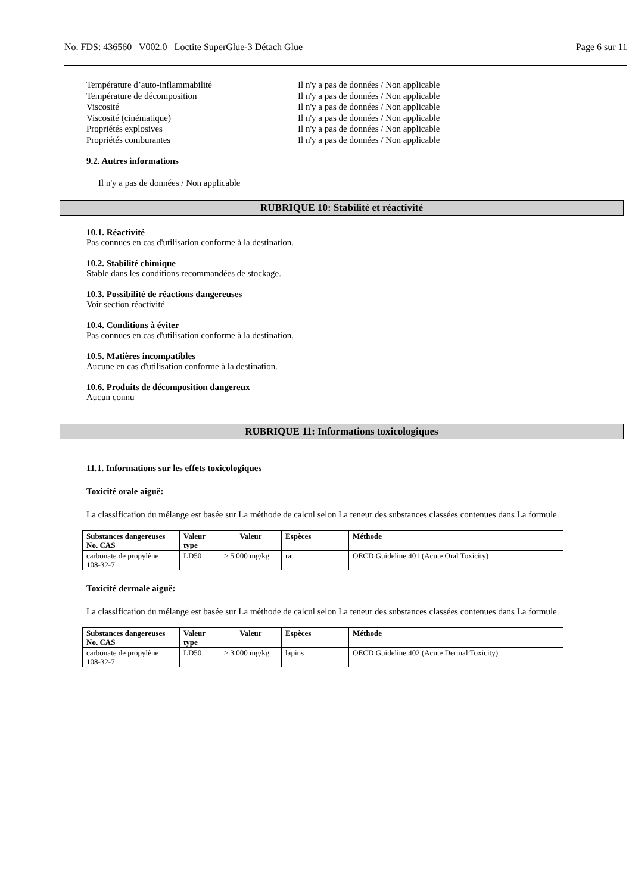No. FDS: 436560 V002.0 Loctite SuperGlue-3 Détach Glue Page 6 sur 11
Température d’auto-inflammabilité Il n'y a pas de données / Non applicable
Température de décomposition Il n'y a pas de données / Non applicable
Viscosité Il n'y a pas de données / Non applicable
Viscosité (cinématique) Il n'y a pas de données / Non applicable
Propriétés explosives Il n'y a pas de données / Non applicable
Propriétés comburantes Il n'y a pas de données / Non applicable
9.2. Autres informations
Il n'y a pas de données / Non applicable
RUBRIQUE 10: Stabilité et réactivité
10.1. Réactivité
Pas connues en cas d'utilisation conforme à la destination.
10.2. Stabilité chimique
Stable dans les conditions recommandées de stockage.
10.3. Possibilité de réactions dangereuses
Voir section réactivité
10.4. Conditions à éviter
Pas connues en cas d'utilisation conforme à la destination.
10.5. Matières incompatibles
Aucune en cas d'utilisation conforme à la destination.
10.6. Produits de décomposition dangereux
Aucun connu
RUBRIQUE 11: Informations toxicologiques
11.1. Informations sur les effets toxicologiques
Toxicité orale aiguë:
La classification du mélange est basée sur La méthode de calcul selon La teneur des substances classées contenues dans La formule.
| Substances dangereuses No. CAS | Valeur type | Valeur | Espèces | Méthode |
| --- | --- | --- | --- | --- |
| carbonate de propylène 108-32-7 | LD50 | > 5.000 mg/kg | rat | OECD Guideline 401 (Acute Oral Toxicity) |
Toxicité dermale aiguë:
La classification du mélange est basée sur La méthode de calcul selon La teneur des substances classées contenues dans La formule.
| Substances dangereuses No. CAS | Valeur type | Valeur | Espèces | Méthode |
| --- | --- | --- | --- | --- |
| carbonate de propylène 108-32-7 | LD50 | > 3.000 mg/kg | lapins | OECD Guideline 402 (Acute Dermal Toxicity) |